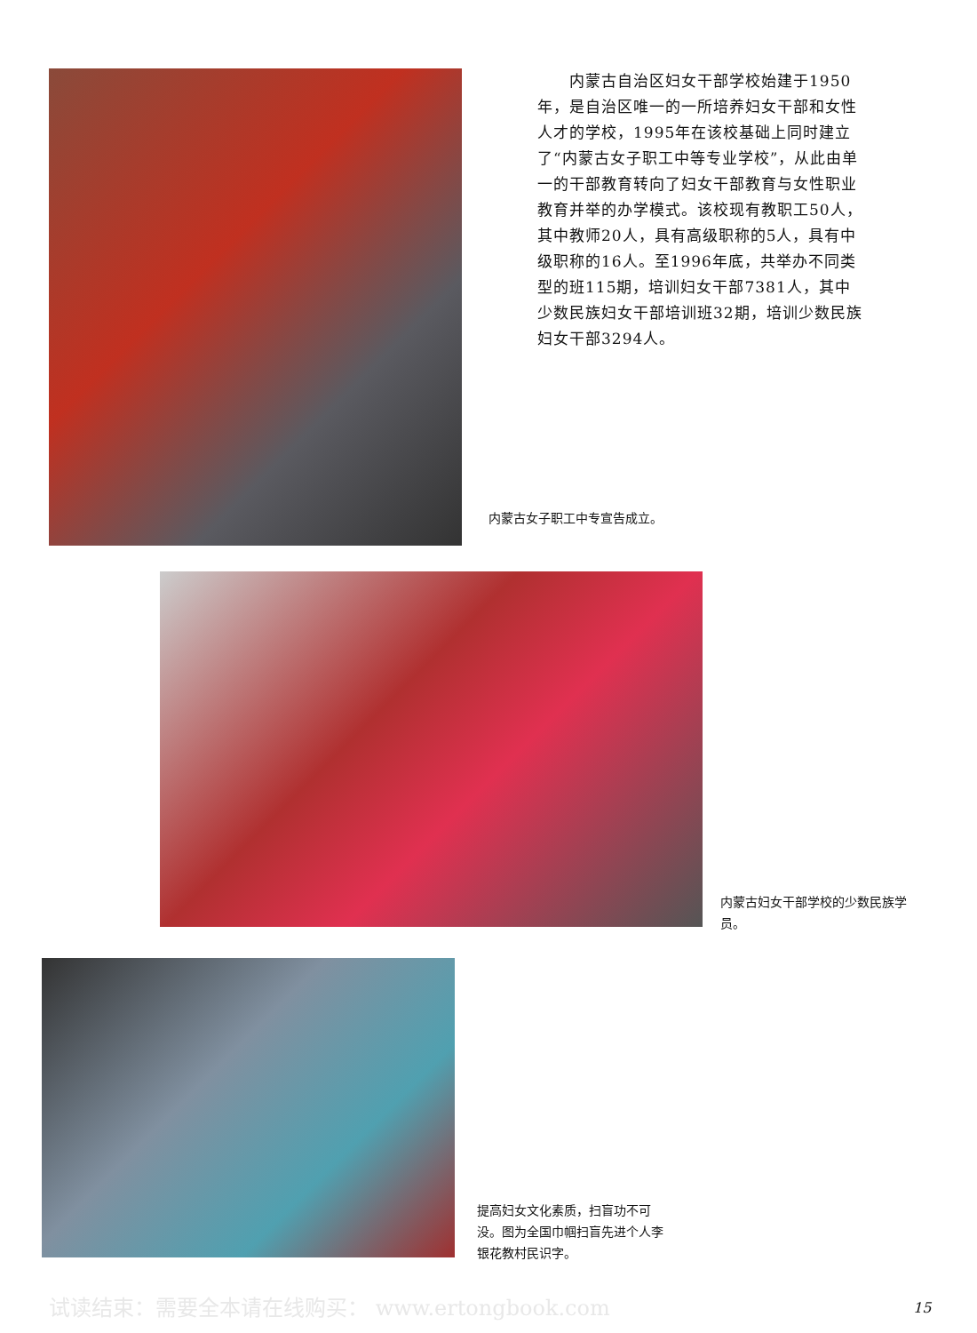内蒙古自治区妇女干部学校始建于1950年，是自治区唯一的一所培养妇女干部和女性人才的学校，1995年在该校基础上同时建立了“内蒙古女子职工中等专业学校”，从此由单一的干部教育转向了妇女干部教育与女性职业教育并举的办学模式。该校现有教职工50人，其中教师20人，具有高级职称的5人，具有中级职称的16人。至1996年底，共举办不同类型的班115期，培训妇女干部7381人，其中少数民族妇女干部培训班32期，培训少数民族妇女干部3294人。
内蒙古女子职工中专宣告成立。
内蒙古妇女干部学校的少数民族学员。
提高妇女文化素质，扫盲功不可没。图为全国巾帼扫盲先进个人李银花教村民识字。
试读结束：需要全本请在线购买： www.ertongbook.com
15